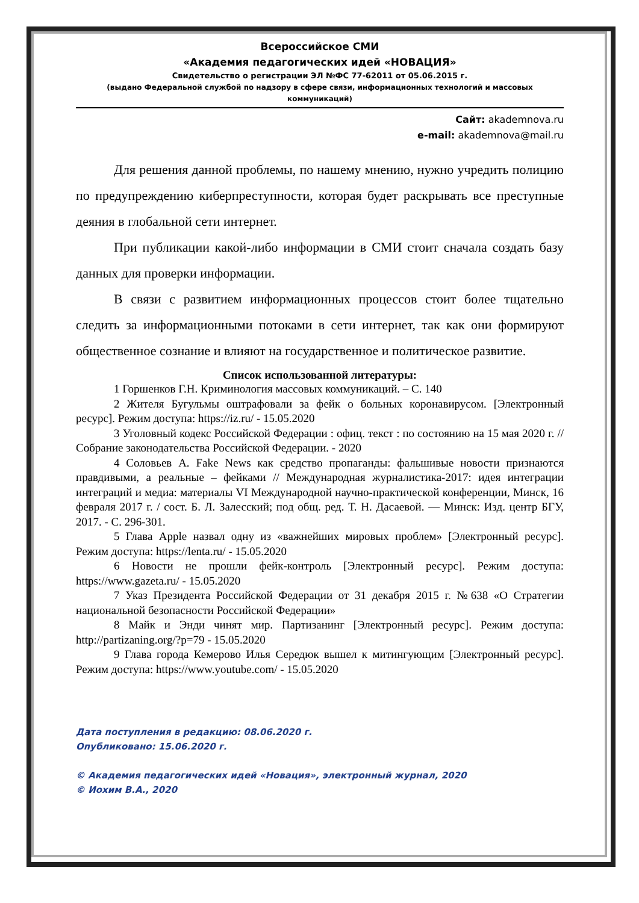Всероссийское СМИ
«Академия педагогических идей «НОВАЦИЯ»
Свидетельство о регистрации ЭЛ №ФС 77-62011 от 05.06.2015 г.
(выдано Федеральной службой по надзору в сфере связи, информационных технологий и массовых коммуникаций)
Сайт: akademnova.ru
e-mail: akademnova@mail.ru
Для решения данной проблемы, по нашему мнению, нужно учредить полицию по предупреждению киберпреступности, которая будет раскрывать все преступные деяния в глобальной сети интернет.
При публикации какой-либо информации в СМИ стоит сначала создать базу данных для проверки информации.
В связи с развитием информационных процессов стоит более тщательно следить за информационными потоками в сети интернет, так как они формируют общественное сознание и влияют на государственное и политическое развитие.
Список использованной литературы:
1 Горшенков Г.Н. Криминология массовых коммуникаций. – С. 140
2 Жителя Бугульмы оштрафовали за фейк о больных коронавирусом. [Электронный ресурс]. Режим доступа: https://iz.ru/ - 15.05.2020
3 Уголовный кодекс Российской Федерации : офиц. текст : по состоянию на 15 мая 2020 г. // Собрание законодательства Российской Федерации. - 2020
4 Соловьев А. Fake News как средство пропаганды: фальшивые новости признаются правдивыми, а реальные – фейками // Международная журналистика-2017: идея интеграции интеграций и медиа: материалы VI Международной научно-практической конференции, Минск, 16 февраля 2017 г. / сост. Б. Л. Залесский; под общ. ред. Т. Н. Дасаевой. — Минск: Изд. центр БГУ, 2017. - С. 296-301.
5 Глава Apple назвал одну из «важнейших мировых проблем» [Электронный ресурс]. Режим доступа: https://lenta.ru/ - 15.05.2020
6 Новости не прошли фейк-контроль [Электронный ресурс]. Режим доступа: https://www.gazeta.ru/ - 15.05.2020
7 Указ Президента Российской Федерации от 31 декабря 2015 г. №638 «О Стратегии национальной безопасности Российской Федерации»
8 Майк и Энди чинят мир. Партизанинг [Электронный ресурс]. Режим доступа: http://partizaning.org/?p=79 - 15.05.2020
9 Глава города Кемерово Илья Середюк вышел к митингующим [Электронный ресурс]. Режим доступа: https://www.youtube.com/ - 15.05.2020
Дата поступления в редакцию: 08.06.2020 г.
Опубликовано: 15.06.2020 г.
© Академия педагогических идей «Новация», электронный журнал, 2020
© Иохим В.А., 2020